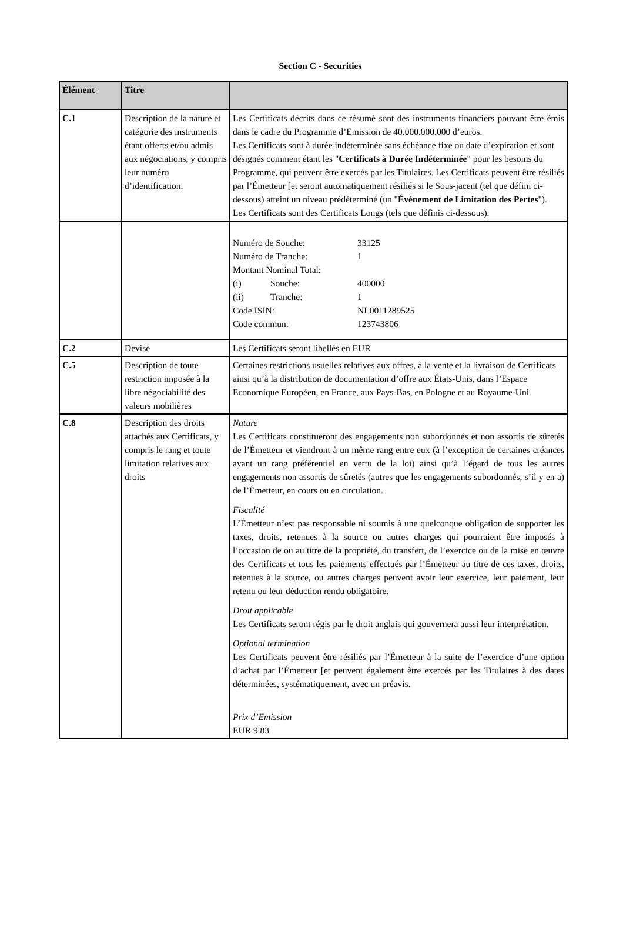Section C - Securities
| Élément | Titre | |
| --- | --- | --- |
| C.1 | Description de la nature et catégorie des instruments étant offerts et/ou admis aux négociations, y compris leur numéro d’identification. | Les Certificats décrits dans ce résumé sont des instruments financiers pouvant être émis dans le cadre du Programme d’Emission de 40.000.000.000 d’euros. Les Certificats sont à durée indéterminée sans échéance fixe ou date d’expiration et sont désignés comment étant les " Certificats à Durée Indéterminée " pour les besoins du Programme, qui peuvent être exercés par les Titulaires. Les Certificats peuvent être résiliés par l’Émetteur [et seront automatiquement résiliés si le Sous-jacent (tel que défini ci-dessous) atteint un niveau prédéterminé (un " Événement de Limitation des Pertes "). Les Certificats sont des Certificats Longs (tels que définis ci-dessous). |
| | | / Numéro de Souche: / / 33125 / / Numéro de Tranche: / / 1 / / Montant Nominal Total: / / / / (i) / Souche: / 400000 / / (ii) / Tranche: / 1 / / Code ISIN: / / NL0011289525 / / Code commun: / / 123743806 / |
| C.2 | Devise | Les Certificats seront libellés en EUR |
| C.5 | Description de toute restriction imposée à la libre négociabilité des valeurs mobilières | Certaines restrictions usuelles relatives aux offres, à la vente et la livraison de Certificats ainsi qu’à la distribution de documentation d’offre aux États-Unis, dans l’Espace Economique Européen, en France, aux Pays-Bas, en Pologne et au Royaume-Uni. |
| C.8 | Description des droits attachés aux Certificats, y compris le rang et toute limitation relatives aux droits | Nature Les Certificats constitueront des engagements non subordonnés et non assortis de sûretés de l’Émetteur et viendront à un même rang entre eux (à l’exception de certaines créances ayant un rang préférentiel en vertu de la loi) ainsi qu’à l’égard de tous les autres engagements non assortis de sûretés (autres que les engagements subordonnés, s’il y en a) de l’Émetteur, en cours ou en circulation. Fiscalité L’Émetteur n’est pas responsable ni soumis à une quelconque obligation de supporter les taxes, droits, retenues à la source ou autres charges qui pourraient être imposés à l’occasion de ou au titre de la propriété, du transfert, de l’exercice ou de la mise en œuvre des Certificats et tous les paiements effectués par l’Émetteur au titre de ces taxes, droits, retenues à la source, ou autres charges peuvent avoir leur exercice, leur paiement, leur retenu ou leur déduction rendu obligatoire. Droit applicable Les Certificats seront régis par le droit anglais qui gouvernera aussi leur interprétation. Optional termination Les Certificats peuvent être résiliés par l’Émetteur à la suite de l’exercice d’une option d’achat par l’Émetteur [et peuvent également être exercés par les Titulaires à des dates déterminées, systématiquement, avec un préavis. Prix d’Emission EUR 9.83 |